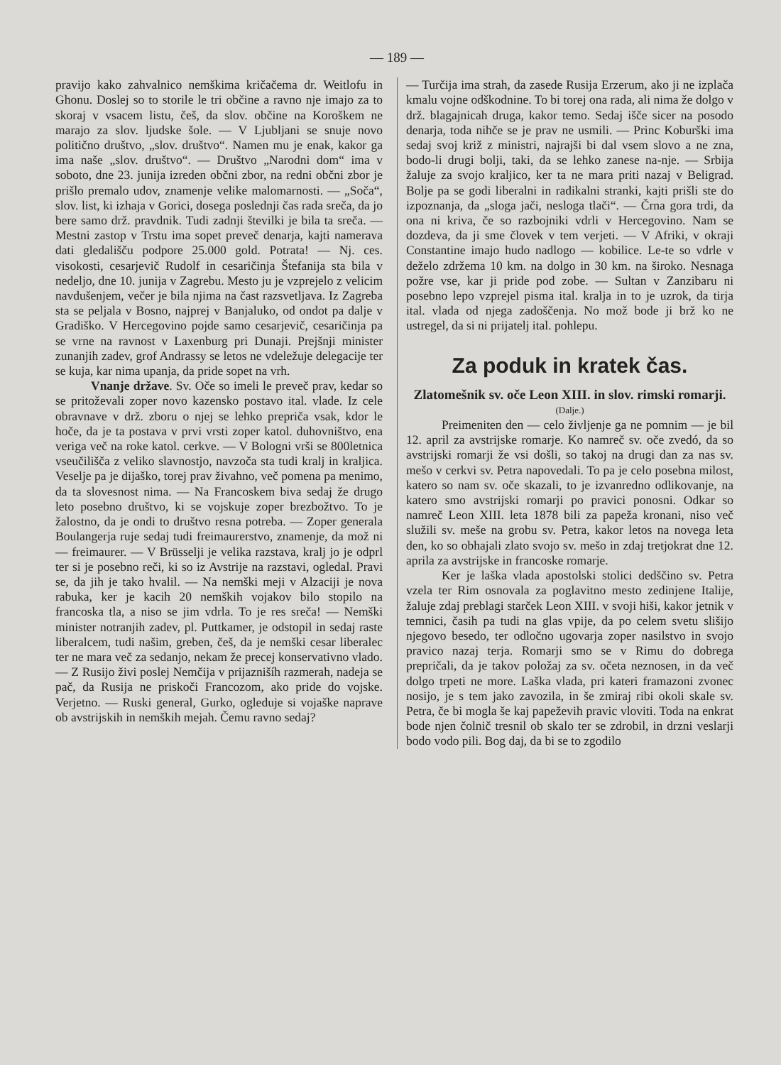— 189 —
pravijo kako zahvalnico nemškima kričačema dr. Weitlofu in Ghonu. Doslej so to storile le tri občine a ravno nje imajo za to skoraj v vsacem listu, češ, da slov. občine na Koroškem ne marajo za slov. ljudske šole. — V Ljubljani se snuje novo politično društvo, „slov. društvo“. Namen mu je enak, kakor ga ima naše „slov. društvo“. — Društvo „Narodni dom“ ima v soboto, dne 23. junija izreden občni zbor, na redni občni zbor je prišlo premalo udov, znamenje velike malomarnosti. — „Soča“, slov. list, ki izhaja v Gorici, dosega poslednji čas rada sreča, da jo bere samo drž. pravdnik. Tudi zadnji številki je bila ta sreča. — Mestni zastop v Trstu ima sopet preveč denarja, kajti namerava dati gledališču podpore 25.000 gold. Potrata! — Nj. ces. visokosti, cesarjevič Rudolf in cesaričinja Štefanija sta bila v nedeljo, dne 10. junija v Zagrebu. Mesto ju je vzprejelo z velicim navdušenjem, večer je bila njima na čast razsvetljava. Iz Zagreba sta se peljala v Bosno, najprej v Banjaluko, od ondot pa dalje v Gradiško. V Hercegovino pojde samo cesarjevič, cesaričinja pa se vrne na ravnost v Laxenburg pri Dunaji. Prejšnji minister zunanjih zadev, grof Andrassy se letos ne vdeležuje delegacije ter se kuja, kar nima upanja, da pride sopet na vrh.
Vnanje države. Sv. Oče so imeli le preveč prav, kedar so se pritoževali zoper novo kazensko postavo ital. vlade. Iz cele obravnave v drž. zboru o njej se lehko prepriča vsak, kdor le hoče, da je ta postava v prvi vrsti zoper katol. duhovništvo, ena veriga več na roke katol. cerkve. — V Bologni vrši se 800letnica vseučilišča z veliko slavnostjo, navzoča sta tudi kralj in kraljica. Veselje pa je dijaško, torej prav živahno, več pomena pa menimo, da ta slovesnost nima. — Na Francoskem biva sedaj že drugo leto posebno društvo, ki se vojskuje zoper brezbožtvo. To je žalostno, da je ondi to društvo resna potreba. — Zoper generala Boulangerja ruje sedaj tudi freimaurerstvo, znamenje, da mož ni — freimaurer. — V Brüsselji je velika razstava, kralj jo je odprl ter si je posebno reči, ki so iz Avstrije na razstavi, ogledal. Pravi se, da jih je tako hvalil. — Na nemški meji v Alzaciji je nova rabuka, ker je kacih 20 nemških vojakov bilo stopilo na francoska tla, a niso se jim vdrla. To je res sreča! — Nemški minister notranjih zadev, pl. Puttkamer, je odstopil in sedaj raste liberalcem, tudi našim, greben, češ, da je nemški cesar liberalec ter ne mara več za sedanjo, nekam že precej konservativno vlado. — Z Rusijo živi poslej Nemčija v prijaznišíh razmerah, nadeja se pač, da Rusija ne priskoči Francozom, ako pride do vojske. Verjetno. — Ruski general, Gurko, ogleduje si vojaške naprave ob avstrijskih in nemških mejah. Čemu ravno sedaj?
— Turčija ima strah, da zasede Rusija Erzerum, ako ji ne izplača kmalu vojne odškodnine. To bi torej ona rada, ali nima že dolgo v drž. blagajnicah druga, kakor temo. Sedaj išče sicer na posodo denarja, toda nihče se je prav ne usmili. — Princ Koburški ima sedaj svoj križ z ministri, najrajši bi dal vsem slovo a ne zna, bodo-li drugi bolji, taki, da se lehko zanese na-nje. — Srbija žaluje za svojo kraljico, ker ta ne mara priti nazaj v Beligrad. Bolje pa se godi liberalni in radikalni stranki, kajti prišli ste do izpoznanja, da „sloga jači, nesloga tlači“. — Črna gora trdi, da ona ni kriva, če so razbojniki vdrli v Hercegovino. Nam se dozdeva, da ji sme človek v tem verjeti. — V Afriki, v okraji Constantine imajo hudo nadlogo — kobilice. Le-te so vdrle v deželo zdržema 10 km. na dolgo in 30 km. na široko. Nesnaga požre vse, kar ji pride pod zobe. — Sultan v Zanzibaru ni posebno lepo vzprejel pisma ital. kralja in to je uzrok, da tirja ital. vlada od njega zadoščenja. No mož bode ji brž ko ne ustregel, da si ni prijatelj ital. pohlepu.
Za poduk in kratek čas.
Zlatomešnik sv. oče Leon XIII. in slov. rimski romarji.
(Dalje.)
Preimeniten den — celo življenje ga ne pomnim — je bil 12. april za avstrijske romarje. Ko namreč sv. oče zvedó, da so avstrijski romarji že vsi došli, so takoj na drugi dan za nas sv. mešo v cerkvi sv. Petra napovedali. To pa je celo posebna milost, katero so nam sv. oče skazali, to je izvanredno odlikovanje, na katero smo avstrijski romarji po pravici ponosni. Odkar so namreč Leon XIII. leta 1878 bili za papeža kronani, niso več služili sv. meše na grobu sv. Petra, kakor letos na novega leta den, ko so obhajali zlato svojo sv. mešo in zdaj tretjokrat dne 12. aprila za avstrijske in francoske romarje.
Ker je laška vlada apostolski stolici dedščino sv. Petra vzela ter Rim osnovala za poglavitno mesto zedinjene Italije, žaluje zdaj preblagi starček Leon XIII. v svoji hiši, kakor jetnik v temnici, časih pa tudi na glas vpije, da po celem svetu slišijo njegovo besedo, ter odločno ugovarja zoper nasilstvo in svojo pravico nazaj terja. Romarji smo se v Rimu do dobrega prepričali, da je takov položaj za sv. očeta neznosen, in da več dolgo trpeti ne more. Laška vlada, pri kateri framazoni zvonec nosijo, je s tem jako zavozila, in še zmiraj ribi okoli skale sv. Petra, če bi mogla še kaj papeževih pravic vloviti. Toda na enkrat bode njen čolnič tresnil ob skalo ter se zdrobil, in drzni veslarji bodo vodo pili. Bog daj, da bi se to zgodilo